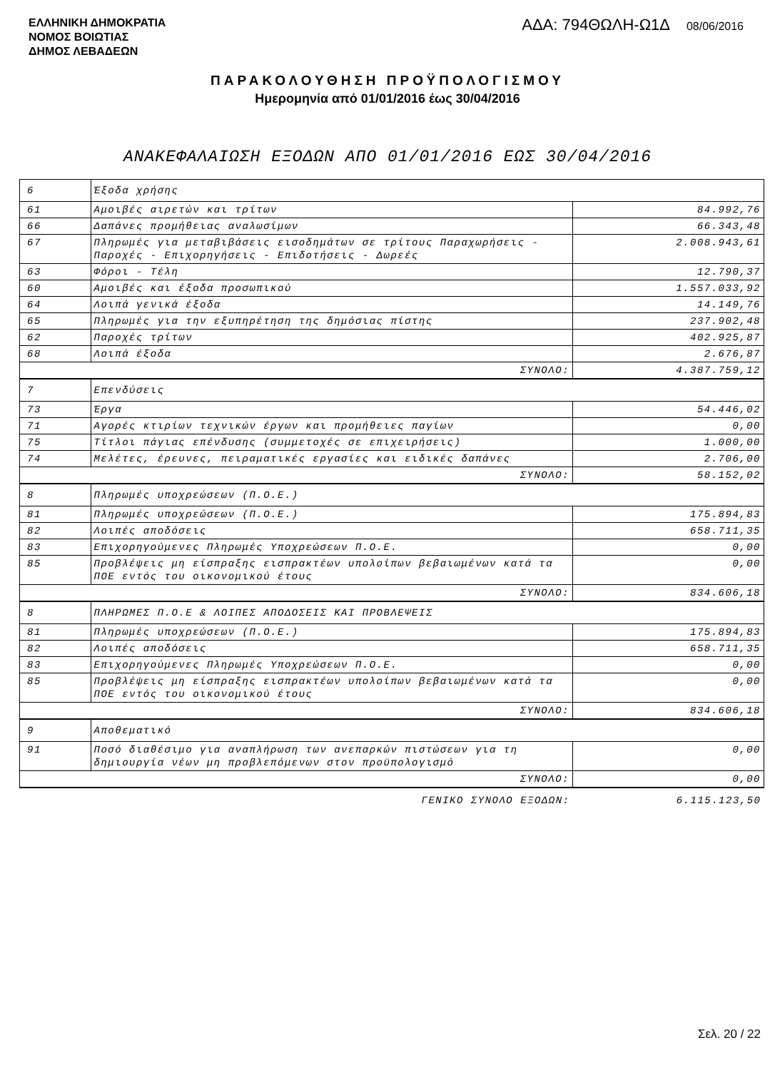ΕΛΛΗΝΙΚΗ ΔΗΜΟΚΡΑΤΙΑ
ΝΟΜΟΣ ΒΟΙΩΤΙΑΣ
ΔΗΜΟΣ ΛΕΒΑΔΕΩΝ
ΑΔΑ: 794ΘΩΛΗ-Ω1Δ 08/06/2016
ΠΑΡΑΚΟΛΟΥΘΗΣΗ ΠΡΟΫΠΟΛΟΓΙΣΜΟΥ
Ημερομηνία από 01/01/2016 έως 30/04/2016
ΑΝΑΚΕΦΑΛΑΙΩΣΗ ΕΞΟΔΩΝ ΑΠΟ 01/01/2016 ΕΩΣ 30/04/2016
| 6 | Έξοδα χρήσης | |
| 61 | Αμοιβές αιρετών και τρίτων | 84.992,76 |
| 66 | Δαπάνες προμήθειας αναλωσίμων | 66.343,48 |
| 67 | Πληρωμές για μεταβιβάσεις εισοδημάτων σε τρίτους Παραχωρήσεις - Παροχές - Επιχορηγήσεις - Επιδοτήσεις - Δωρεές | 2.008.943,61 |
| 63 | Φόροι - Τέλη | 12.790,37 |
| 60 | Αμοιβές και έξοδα προσωπικού | 1.557.033,92 |
| 64 | Λοιπά γενικά έξοδα | 14.149,76 |
| 65 | Πληρωμές για την εξυπηρέτηση της δημόσιας πίστης | 237.902,48 |
| 62 | Παροχές τρίτων | 402.925,87 |
| 68 | Λοιπά έξοδα | 2.676,87 |
| ΣΥΝΟΛΟ: | | 4.387.759,12 |
| 7 | Επενδύσεις | |
| 73 | Έργα | 54.446,02 |
| 71 | Αγορές κτιρίων τεχνικών έργων και προμήθειες παγίων | 0,00 |
| 75 | Τίτλοι πάγιας επένδυσης (συμμετοχές σε επιχειρήσεις) | 1.000,00 |
| 74 | Μελέτες, έρευνες, πειραματικές εργασίες και ειδικές δαπάνες | 2.706,00 |
| ΣΥΝΟΛΟ: | | 58.152,02 |
| 8 | Πληρωμές υποχρεώσεων (Π.Ο.Ε.) | |
| 81 | Πληρωμές υποχρεώσεων (Π.Ο.Ε.) | 175.894,83 |
| 82 | Λοιπές αποδόσεις | 658.711,35 |
| 83 | Επιχορηγούμενες Πληρωμές Υποχρεώσεων Π.Ο.Ε. | 0,00 |
| 85 | Προβλέψεις μη είσπραξης εισπρακτέων υπολοίπων βεβαιωμένων κατά τα ΠΟΕ εντός του οικονομικού έτους | 0,00 |
| ΣΥΝΟΛΟ: | | 834.606,18 |
| 8 | ΠΛΗΡΩΜΕΣ Π.Ο.Ε & ΛΟΙΠΕΣ ΑΠΟΔΟΣΕΙΣ ΚΑΙ ΠΡΟΒΛΕΨΕΙΣ | |
| 81 | Πληρωμές υποχρεώσεων (Π.Ο.Ε.) | 175.894,83 |
| 82 | Λοιπές αποδόσεις | 658.711,35 |
| 83 | Επιχορηγούμενες Πληρωμές Υποχρεώσεων Π.Ο.Ε. | 0,00 |
| 85 | Προβλέψεις μη είσπραξης εισπρακτέων υπολοίπων βεβαιωμένων κατά τα ΠΟΕ εντός του οικονομικού έτους | 0,00 |
| ΣΥΝΟΛΟ: | | 834.606,18 |
| 9 | Αποθεματικό | |
| 91 | Ποσό διαθέσιμο για αναπλήρωση των ανεπαρκών πιστώσεων για τη δημιουργία νέων μη προβλεπόμενων στον προϋπολογισμό | 0,00 |
| ΣΥΝΟΛΟ: | | 0,00 |
| ΓΕΝΙΚΟ ΣΥΝΟΛΟ ΕΞΟΔΩΝ: | | 6.115.123,50 |
Σελ. 20 / 22